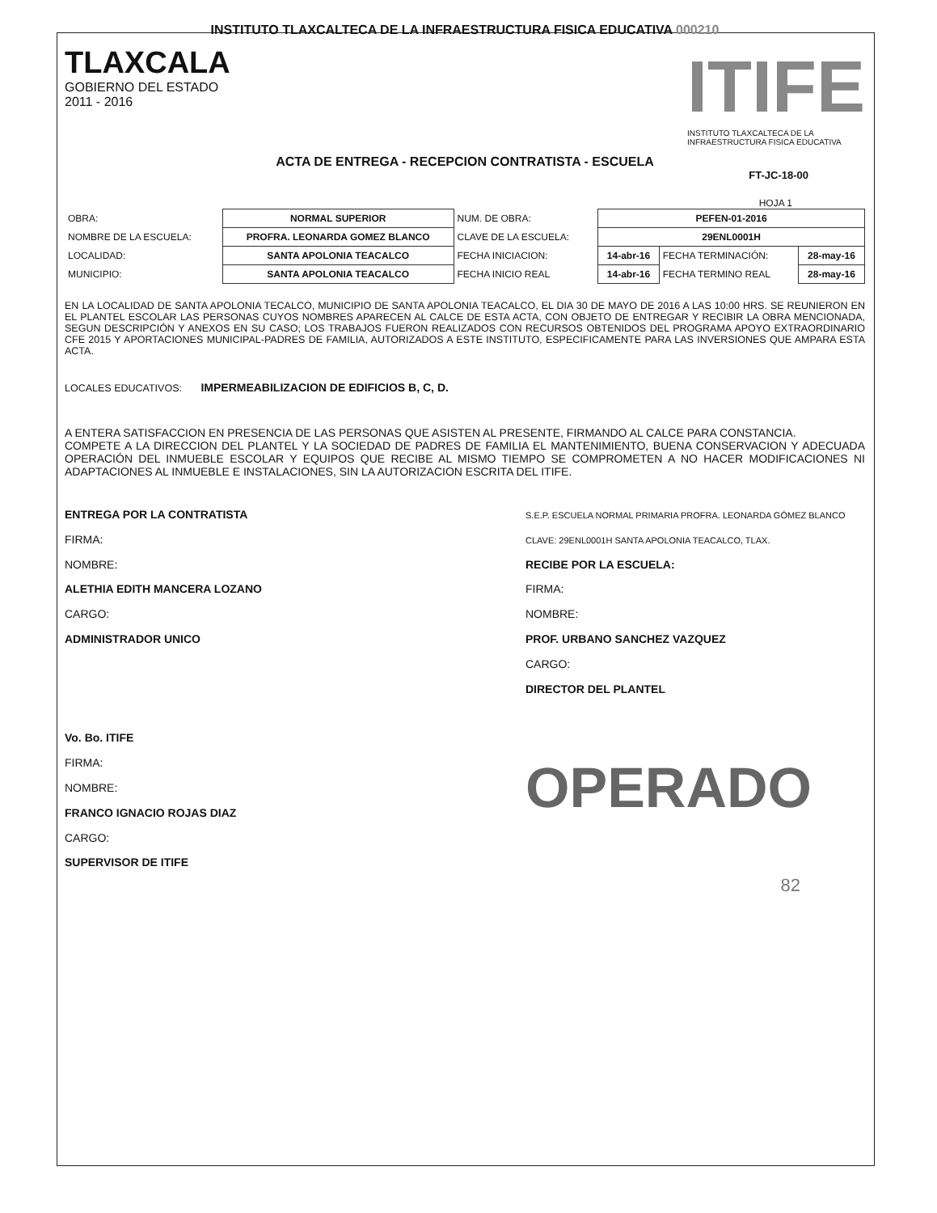INSTITUTO TLAXCALTECA DE LA INFRAESTRUCTURA FISICA EDUCATIVA 000210
TLAXCALA
GOBIERNO DEL ESTADO
2011 - 2016
ITIFE
INSTITUTO TLAXCALTECA DE LA
INFRAESTRUCTURA FISICA EDUCATIVA
ACTA DE ENTREGA - RECEPCION CONTRATISTA - ESCUELA
FT-JC-18-00
HOJA 1
| OBRA: | NORMAL SUPERIOR | NUM. DE OBRA: | PEFEN-01-2016 | | |
| NOMBRE DE LA ESCUELA: | PROFRA. LEONARDA GOMEZ BLANCO | CLAVE DE LA ESCUELA: | 29ENL0001H | | |
| LOCALIDAD: | SANTA APOLONIA TEACALCO | FECHA INICIACION: | 14-abr-16 | FECHA TERMINACIÓN: | 28-may-16 |
| MUNICIPIO: | SANTA APOLONIA TEACALCO | FECHA INICIO REAL | 14-abr-16 | FECHA TERMINO REAL | 28-may-16 |
EN LA LOCALIDAD DE SANTA APOLONIA TECALCO, MUNICIPIO DE SANTA APOLONIA TEACALCO, EL DIA 30 DE MAYO DE 2016 A LAS 10:00 HRS. SE REUNIERON EN EL PLANTEL ESCOLAR LAS PERSONAS CUYOS NOMBRES APARECEN AL CALCE DE ESTA ACTA, CON OBJETO DE ENTREGAR Y RECIBIR LA OBRA MENCIONADA, SEGUN DESCRIPCIÓN Y ANEXOS EN SU CASO; LOS TRABAJOS FUERON REALIZADOS CON RECURSOS OBTENIDOS DEL PROGRAMA APOYO EXTRAORDINARIO CFE 2015 Y APORTACIONES MUNICIPAL-PADRES DE FAMILIA, AUTORIZADOS A ESTE INSTITUTO, ESPECIFICAMENTE PARA LAS INVERSIONES QUE AMPARA ESTA ACTA.
LOCALES EDUCATIVOS: IMPERMEABILIZACION DE EDIFICIOS B, C, D.
A ENTERA SATISFACCION EN PRESENCIA DE LAS PERSONAS QUE ASISTEN AL PRESENTE, FIRMANDO AL CALCE PARA CONSTANCIA.
COMPETE A LA DIRECCION DEL PLANTEL Y LA SOCIEDAD DE PADRES DE FAMILIA EL MANTENIMIENTO, BUENA CONSERVACION Y ADECUADA OPERACIÓN DEL INMUEBLE ESCOLAR Y EQUIPOS QUE RECIBE AL MISMO TIEMPO SE COMPROMETEN A NO HACER MODIFICACIONES NI ADAPTACIONES AL INMUEBLE E INSTALACIONES, SIN LA AUTORIZACION ESCRITA DEL ITIFE.
ENTREGA POR LA CONTRATISTA
FIRMA:
NOMBRE:
ALETHIA EDITH MANCERA LOZANO
CARGO:
ADMINISTRADOR UNICO
S.E.P. ESCUELA NORMAL PRIMARIA PROFRA. LEONARDA GÓMEZ BLANCO CLAVE: 29ENL0001H SANTA APOLONIA TEACALCO, TLAX.
RECIBE POR LA ESCUELA:
FIRMA:
NOMBRE:
PROF. URBANO SANCHEZ VAZQUEZ
CARGO:
DIRECTOR DEL PLANTEL
Vo. Bo. ITIFE
FIRMA:
NOMBRE:
FRANCO IGNACIO ROJAS DIAZ
CARGO:
SUPERVISOR DE ITIFE
OPERADO
82